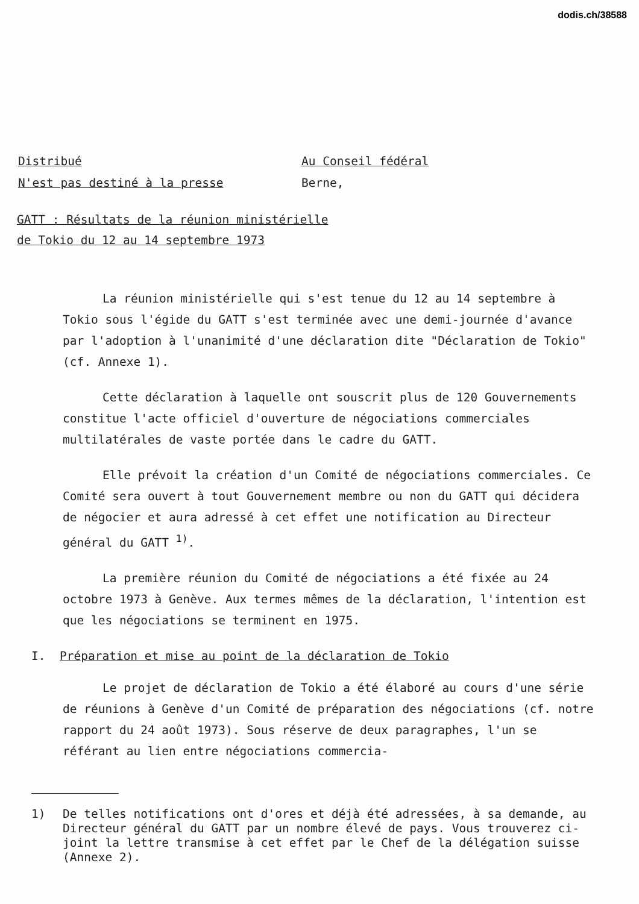dodis.ch/38588
Distribué
N'est pas destiné à la presse
Au Conseil fédéral
Berne,
GATT : Résultats de la réunion ministérielle
de Tokio du 12 au 14 septembre 1973
La réunion ministérielle qui s'est tenue du 12 au 14 septembre à Tokio sous l'égide du GATT s'est terminée avec une demi-journée d'avance par l'adoption à l'unanimité d'une déclaration dite "Déclaration de Tokio" (cf. Annexe 1).
Cette déclaration à laquelle ont souscrit plus de 120 Gouvernements constitue l'acte officiel d'ouverture de négociations commerciales multilatérales de vaste portée dans le cadre du GATT.
Elle prévoit la création d'un Comité de négociations commerciales. Ce Comité sera ouvert à tout Gouvernement membre ou non du GATT qui décidera de négocier et aura adressé à cet effet une notification au Directeur général du GATT <sup>1)</sup>.
La première réunion du Comité de négociations a été fixée au 24 octobre 1973 à Genève. Aux termes mêmes de la déclaration, l'intention est que les négociations se terminent en 1975.
I. Préparation et mise au point de la déclaration de Tokio
Le projet de déclaration de Tokio a été élaboré au cours d'une série de réunions à Genève d'un Comité de préparation des négociations (cf. notre rapport du 24 août 1973). Sous réserve de deux paragraphes, l'un se référant au lien entre négociations commercia-
1) De telles notifications ont d'ores et déjà été adressées, à sa demande, au Directeur général du GATT par un nombre élevé de pays. Vous trouverez ci-joint la lettre transmise à cet effet par le Chef de la délégation suisse (Annexe 2).